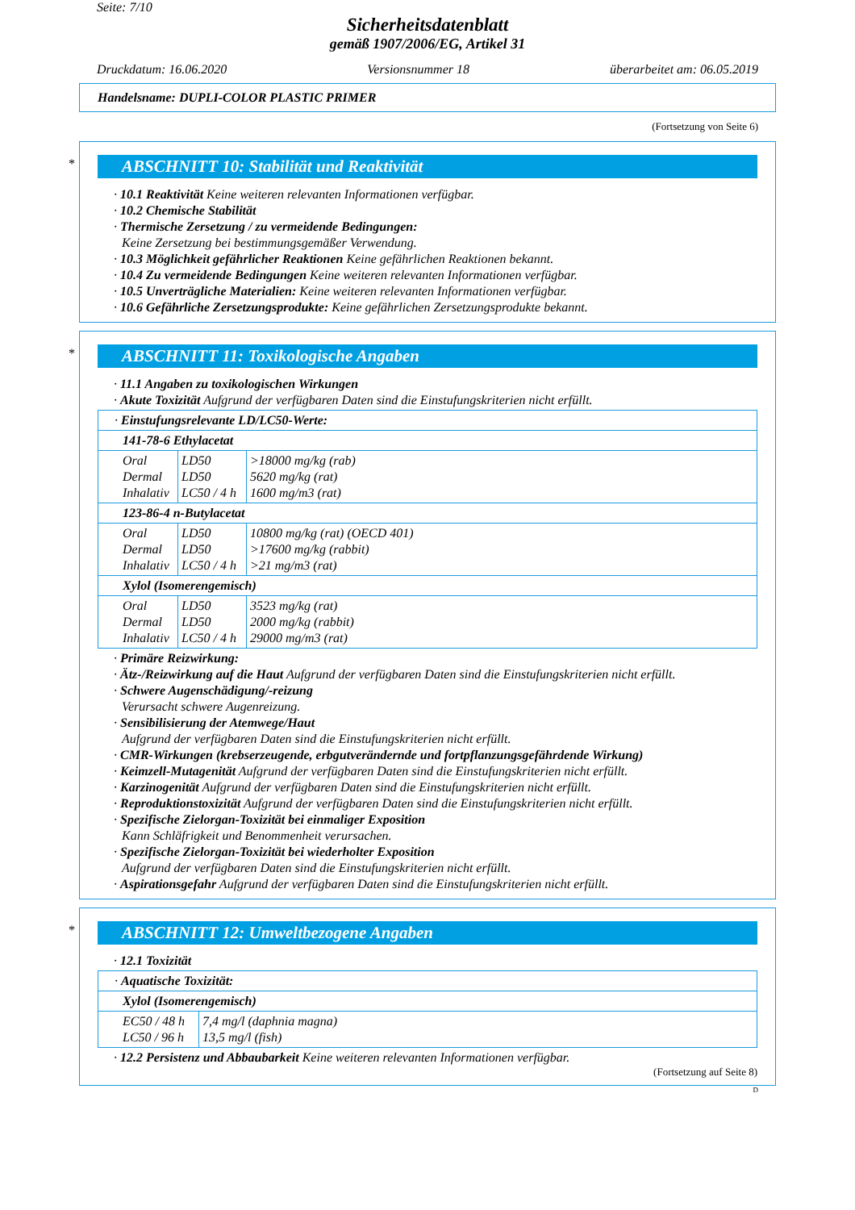Seite: 7/10
Sicherheitsdatenblatt
gemäß 1907/2006/EG, Artikel 31
Druckdatum: 16.06.2020 Versionsnummer 18 überarbeitet am: 06.05.2019
Handelsname: DUPLI-COLOR PLASTIC PRIMER
(Fortsetzung von Seite 6)
*
ABSCHNITT 10: Stabilität und Reaktivität
· 10.1 Reaktivität Keine weiteren relevanten Informationen verfügbar.
· 10.2 Chemische Stabilität
· Thermische Zersetzung / zu vermeidende Bedingungen:
Keine Zersetzung bei bestimmungsgemäßer Verwendung.
· 10.3 Möglichkeit gefährlicher Reaktionen Keine gefährlichen Reaktionen bekannt.
· 10.4 Zu vermeidende Bedingungen Keine weiteren relevanten Informationen verfügbar.
· 10.5 Unverträgliche Materialien: Keine weiteren relevanten Informationen verfügbar.
· 10.6 Gefährliche Zersetzungsprodukte: Keine gefährlichen Zersetzungsprodukte bekannt.
*
ABSCHNITT 11: Toxikologische Angaben
· 11.1 Angaben zu toxikologischen Wirkungen
· Akute Toxizität Aufgrund der verfügbaren Daten sind die Einstufungskriterien nicht erfüllt.
| · Einstufungsrelevante LD/LC50-Werte: | | |
| 141-78-6 Ethylacetat | | |
| Oral Dermal Inhalativ | LD50 LD50 LC50 / 4 h | >18000 mg/kg (rab) 5620 mg/kg (rat) 1600 mg/m3 (rat) |
| 123-86-4 n-Butylacetat | | |
| Oral Dermal Inhalativ | LD50 LD50 LC50 / 4 h | 10800 mg/kg (rat) (OECD 401) >17600 mg/kg (rabbit) >21 mg/m3 (rat) |
| Xylol (Isomerengemisch) | | |
| Oral Dermal Inhalativ | LD50 LD50 LC50 / 4 h | 3523 mg/kg (rat) 2000 mg/kg (rabbit) 29000 mg/m3 (rat) |
· Primäre Reizwirkung:
· Ätz-/Reizwirkung auf die Haut Aufgrund der verfügbaren Daten sind die Einstufungskriterien nicht erfüllt.
· Schwere Augenschädigung/-reizung
Verursacht schwere Augenreizung.
· Sensibilisierung der Atemwege/Haut
Aufgrund der verfügbaren Daten sind die Einstufungskriterien nicht erfüllt.
· CMR-Wirkungen (krebserzeugende, erbgutverändernde und fortpflanzungsgefährdende Wirkung)
· Keimzell-Mutagenität Aufgrund der verfügbaren Daten sind die Einstufungskriterien nicht erfüllt.
· Karzinogenität Aufgrund der verfügbaren Daten sind die Einstufungskriterien nicht erfüllt.
· Reproduktionstoxizität Aufgrund der verfügbaren Daten sind die Einstufungskriterien nicht erfüllt.
· Spezifische Zielorgan-Toxizität bei einmaliger Exposition
Kann Schläfrigkeit und Benommenheit verursachen.
· Spezifische Zielorgan-Toxizität bei wiederholter Exposition
Aufgrund der verfügbaren Daten sind die Einstufungskriterien nicht erfüllt.
· Aspirationsgefahr Aufgrund der verfügbaren Daten sind die Einstufungskriterien nicht erfüllt.
*
ABSCHNITT 12: Umweltbezogene Angaben
· 12.1 Toxizität
| · Aquatische Toxizität: | |
| Xylol (Isomerengemisch) | |
| EC50 / 48 h LC50 / 96 h | 7,4 mg/l (daphnia magna) 13,5 mg/l (fish) |
· 12.2 Persistenz und Abbaubarkeit Keine weiteren relevanten Informationen verfügbar.
(Fortsetzung auf Seite 8)
D